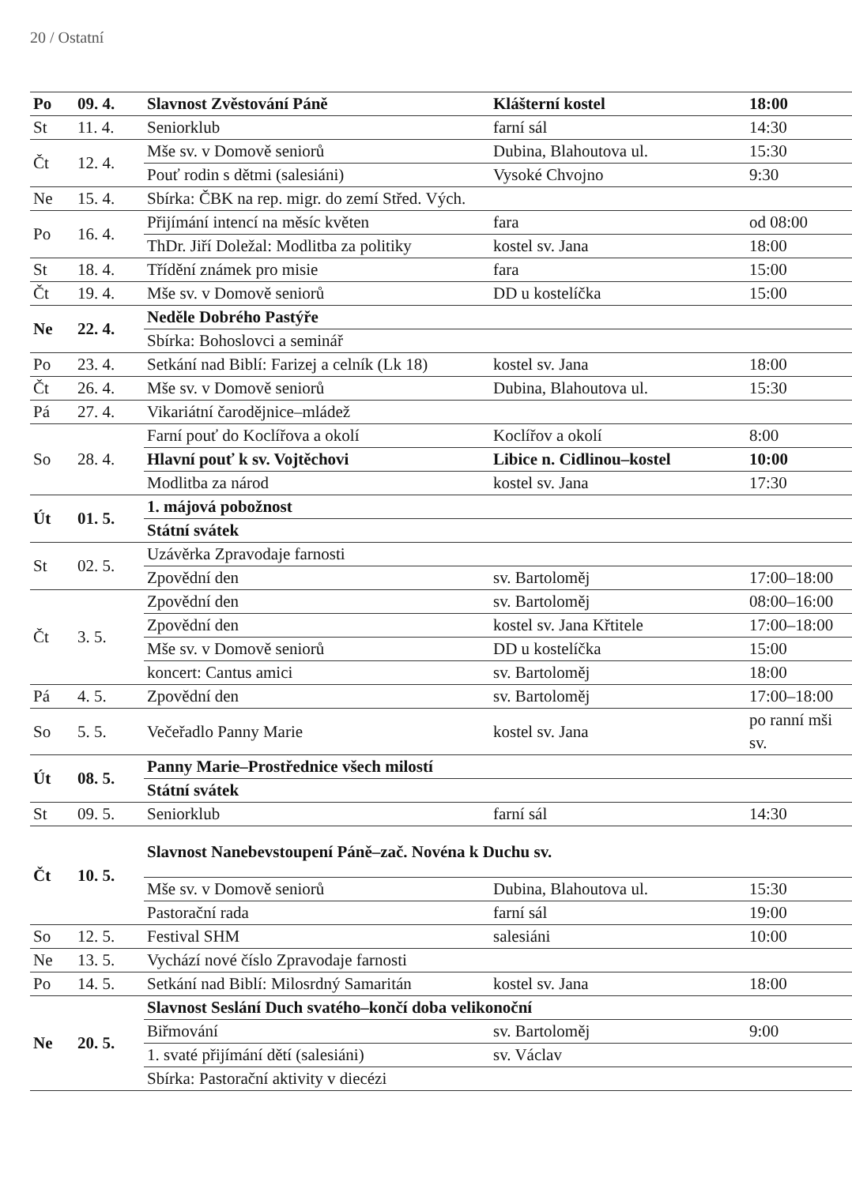20 / Ostatní
| Po | 09. 4. | Slavnost Zvěstování Páně | Klášterní kostel | 18:00 |
| St | 11. 4. | Seniorklub | farní sál | 14:30 |
| Čt | 12. 4. | Mše sv. v Domově seniorů | Dubina, Blahoutova ul. | 15:30 |
| | | Pouť rodin s dětmi (salesiáni) | Vysoké Chvojno | 9:30 |
| Ne | 15. 4. | Sbírka: ČBK na rep. migr. do zemí Střed. Vých. | | |
| Po | 16. 4. | Přijímání intencí na měsíc květen | fara | od 08:00 |
| | | ThDr. Jiří Doležal: Modlitba za politiky | kostel sv. Jana | 18:00 |
| St | 18. 4. | Třídění známek pro misie | fara | 15:00 |
| Čt | 19. 4. | Mše sv. v Domově seniorů | DD u kostelíčka | 15:00 |
| Ne | 22. 4. | Neděle Dobrého Pastýře | | |
| | | Sbírka: Bohoslovci a seminář | | |
| Po | 23. 4. | Setkání nad Biblí: Farizej a celník (Lk 18) | kostel sv. Jana | 18:00 |
| Čt | 26. 4. | Mše sv. v Domově seniorů | Dubina, Blahoutova ul. | 15:30 |
| Pá | 27. 4. | Vikariátní čarodějnice–mládež | | |
| So | 28. 4. | Farní pouť do Koclířova a okolí | Koclířov a okolí | 8:00 |
| | | Hlavní pouť k sv. Vojtěchovi | Libice n. Cidlinou–kostel | 10:00 |
| | | Modlitba za národ | kostel sv. Jana | 17:30 |
| Út | 01. 5. | 1. májová pobožnost | | |
| | | Státní svátek | | |
| St | 02. 5. | Uzávěrka Zpravodaje farnosti | | |
| | | Zpovědní den | sv. Bartoloměj | 17:00–18:00 |
| Čt | 3. 5. | Zpovědní den | sv. Bartoloměj | 08:00–16:00 |
| | | Zpovědní den | kostel sv. Jana Křtitele | 17:00–18:00 |
| | | Mše sv. v Domově seniorů | DD u kostelíčka | 15:00 |
| | | koncert: Cantus amici | sv. Bartoloměj | 18:00 |
| Pá | 4. 5. | Zpovědní den | sv. Bartoloměj | 17:00–18:00 |
| So | 5. 5. | Večeřadlo Panny Marie | kostel sv. Jana | po ranní mši sv. |
| Út | 08. 5. | Panny Marie–Prostřednice všech milostí | | |
| | | Státní svátek | | |
| St | 09. 5. | Seniorklub | farní sál | 14:30 |
| Čt | 10. 5. | Slavnost Nanebevstoupení Páně–zač. Novéna k Duchu sv. | | |
| | | Mše sv. v Domově seniorů | Dubina, Blahoutova ul. | 15:30 |
| | | Pastorační rada | farní sál | 19:00 |
| So | 12. 5. | Festival SHM | salesiáni | 10:00 |
| Ne | 13. 5. | Vychází nové číslo Zpravodaje farnosti | | |
| Po | 14. 5. | Setkání nad Biblí: Milosrdný Samaritán | kostel sv. Jana | 18:00 |
| Ne | 20. 5. | Slavnost Seslání Duch svatého–končí doba velikonoční | | |
| | | Biřmování | sv. Bartoloměj | 9:00 |
| | | 1. svaté přijímání dětí (salesiáni) | sv. Václav | |
| | | Sbírka: Pastorační aktivity v diecézi | | |